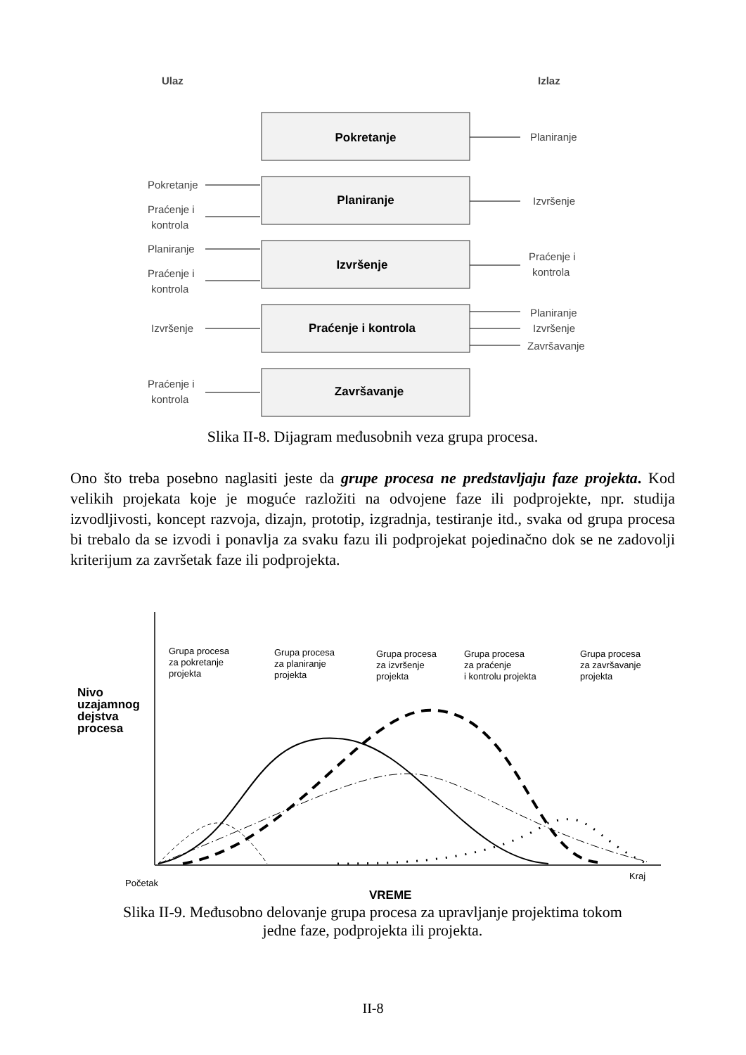Ulaz
Izlaz
Pokretanje
Planiranje
Izvršenje
Praćenje i kontrola
Završavanje
Planiranje
Izvršenje
Praćenje i
kontrola
Planiranje
Izvršenje
Završavanje
Pokretanje
Praćenje i
kontrola
Planiranje
Praćenje i
kontrola
Izvršenje
Praćenje i
kontrola
Slika II-8. Dijagram međusobnih veza grupa procesa.
Ono što treba posebno naglasiti jeste da grupe procesa ne predstavljaju faze projekta. Kod velikih projekata koje je moguće razložiti na odvojene faze ili podprojekte, npr. studija izvodljivosti, koncept razvoja, dizajn, prototip, izgradnja, testiranje itd., svaka od grupa procesa bi trebalo da se izvodi i ponavlja za svaku fazu ili podprojekat pojedinačno dok se ne zadovolji kriterijum za završetak faze ili podprojekta.
Grupa procesa
za pokretanje
projekta
Grupa procesa
za planiranje
projekta
Grupa procesa
za izvršenje
projekta
Grupa procesa
za praćenje
i kontrolu projekta
Grupa procesa
za završavanje
projekta
Nivo
uzajamnog
dejstva
procesa
Početak
Kraj
VREME
Slika II-9. Međusobno delovanje grupa procesa za upravljanje projektima tokom
jedne faze, podprojekta ili projekta.
II-8